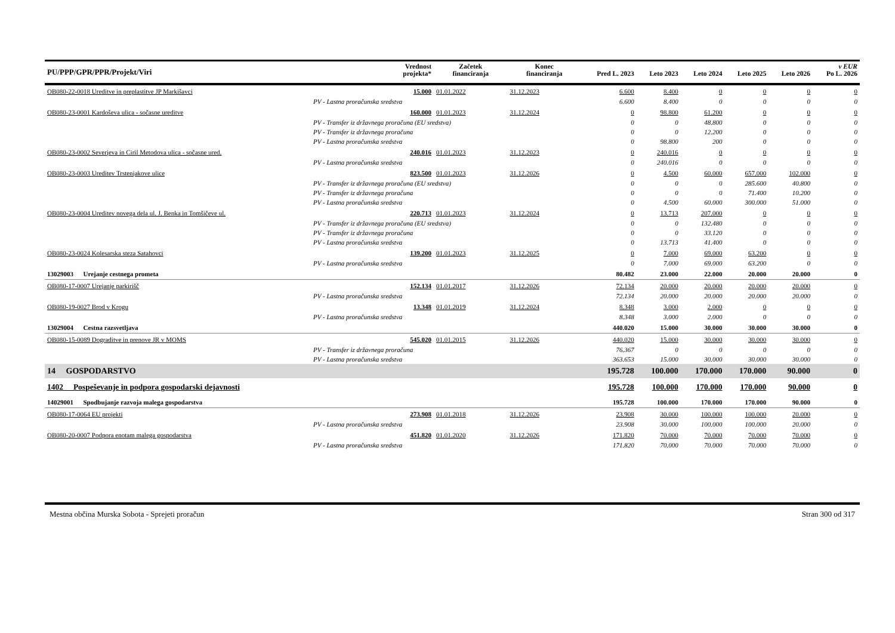| PU/PPP/GPR/PPR/Projekt/Viri | Vrednost projekta* | Začetek financiranja | Konec financiranja | Pred L. 2023 | Leto 2023 | Leto 2024 | Leto 2025 | Leto 2026 | v EUR Po L. 2026 |
| --- | --- | --- | --- | --- | --- | --- | --- | --- | --- |
| OB080-22-0018 Ureditve in preplastitve JP Markišavci | 15.000 | 01.01.2022 | 31.12.2023 | 6.600 | 8.400 | 0 | 0 | 0 | 0 |
| PV - Lastna proračunska sredstva | | | | 6.600 | 8.400 | 0 | 0 | 0 | 0 |
| OB080-23-0001 Kardoševa ulica - sočasne ureditve | 160.000 | 01.01.2023 | 31.12.2024 | 0 | 98.800 | 61.200 | 0 | 0 | 0 |
| PV - Transfer iz državnega proračuna (EU sredstva) | | | | 0 | 0 | 48.800 | 0 | 0 | 0 |
| PV - Transfer iz državnega proračuna | | | | 0 | 0 | 12.200 | 0 | 0 | 0 |
| PV - Lastna proračunska sredstva | | | | 0 | 98.800 | 200 | 0 | 0 | 0 |
| OB080-23-0002 Severjeva in Ciril Metodova ulica - sočasne ured. | 240.016 | 01.01.2023 | 31.12.2023 | 0 | 240.016 | 0 | 0 | 0 | 0 |
| PV - Lastna proračunska sredstva | | | | 0 | 240.016 | 0 | 0 | 0 | 0 |
| OB080-23-0003 Ureditev Trstenjakove ulice | 823.500 | 01.01.2023 | 31.12.2026 | 0 | 4.500 | 60.000 | 657.000 | 102.000 | 0 |
| PV - Transfer iz državnega proračuna (EU sredstva) | | | | 0 | 0 | 0 | 285.600 | 40.800 | 0 |
| PV - Transfer iz državnega proračuna | | | | 0 | 0 | 0 | 71.400 | 10.200 | 0 |
| PV - Lastna proračunska sredstva | | | | 0 | 4.500 | 60.000 | 300.000 | 51.000 | 0 |
| OB080-23-0004 Ureditev novega dela ul. J. Benka in Tomšičeve ul. | 220.713 | 01.01.2023 | 31.12.2024 | 0 | 13.713 | 207.000 | 0 | 0 | 0 |
| PV - Transfer iz državnega proračuna (EU sredstva) | | | | 0 | 0 | 132.480 | 0 | 0 | 0 |
| PV - Transfer iz državnega proračuna | | | | 0 | 0 | 33.120 | 0 | 0 | 0 |
| PV - Lastna proračunska sredstva | | | | 0 | 13.713 | 41.400 | 0 | 0 | 0 |
| OB080-23-0024 Kolesarska steza Satahovci | 139.200 | 01.01.2023 | 31.12.2025 | 0 | 7.000 | 69.000 | 63.200 | 0 | 0 |
| PV - Lastna proračunska sredstva | | | | 0 | 7.000 | 69.000 | 63.200 | 0 | 0 |
| 13029003 Urejanje cestnega prometa | | | | 80.482 | 23.000 | 22.000 | 20.000 | 20.000 | 0 |
| OB080-17-0007 Urejanje parkirišč | 152.134 | 01.01.2017 | 31.12.2026 | 72.134 | 20.000 | 20.000 | 20.000 | 20.000 | 0 |
| PV - Lastna proračunska sredstva | | | | 72.134 | 20.000 | 20.000 | 20.000 | 20.000 | 0 |
| OB080-19-0027 Brod v Krogu | 13.348 | 01.01.2019 | 31.12.2024 | 8.348 | 3.000 | 2.000 | 0 | 0 | 0 |
| PV - Lastna proračunska sredstva | | | | 8.348 | 3.000 | 2.000 | 0 | 0 | 0 |
| 13029004 Cestna razsvetljava | | | | 440.020 | 15.000 | 30.000 | 30.000 | 30.000 | 0 |
| OB080-15-0089 Dograditve in prenove JR v MOMS | 545.020 | 01.01.2015 | 31.12.2026 | 440.020 | 15.000 | 30.000 | 30.000 | 30.000 | 0 |
| PV - Transfer iz državnega proračuna | | | | 76.367 | 0 | 0 | 0 | 0 | 0 |
| PV - Lastna proračunska sredstva | | | | 363.653 | 15.000 | 30.000 | 30.000 | 30.000 | 0 |
| 14 GOSPODARSTVO | | | | 195.728 | 100.000 | 170.000 | 170.000 | 90.000 | 0 |
| 1402 Pospeševanje in podpora gospodarski dejavnosti | | | | 195.728 | 100.000 | 170.000 | 170.000 | 90.000 | 0 |
| 14029001 Spodbujanje razvoja malega gospodarstva | | | | 195.728 | 100.000 | 170.000 | 170.000 | 90.000 | 0 |
| OB080-17-0064 EU projekti | 273.908 | 01.01.2018 | 31.12.2026 | 23.908 | 30.000 | 100.000 | 100.000 | 20.000 | 0 |
| PV - Lastna proračunska sredstva | | | | 23.908 | 30.000 | 100.000 | 100.000 | 20.000 | 0 |
| OB080-20-0007 Podpora enotam malega gospodarstva | 451.820 | 01.01.2020 | 31.12.2026 | 171.820 | 70.000 | 70.000 | 70.000 | 70.000 | 0 |
| PV - Lastna proračunska sredstva | | | | 171.820 | 70.000 | 70.000 | 70.000 | 70.000 | 0 |
Mestna občina Murska Sobota - Sprejeti proračun Stran 300 od 317